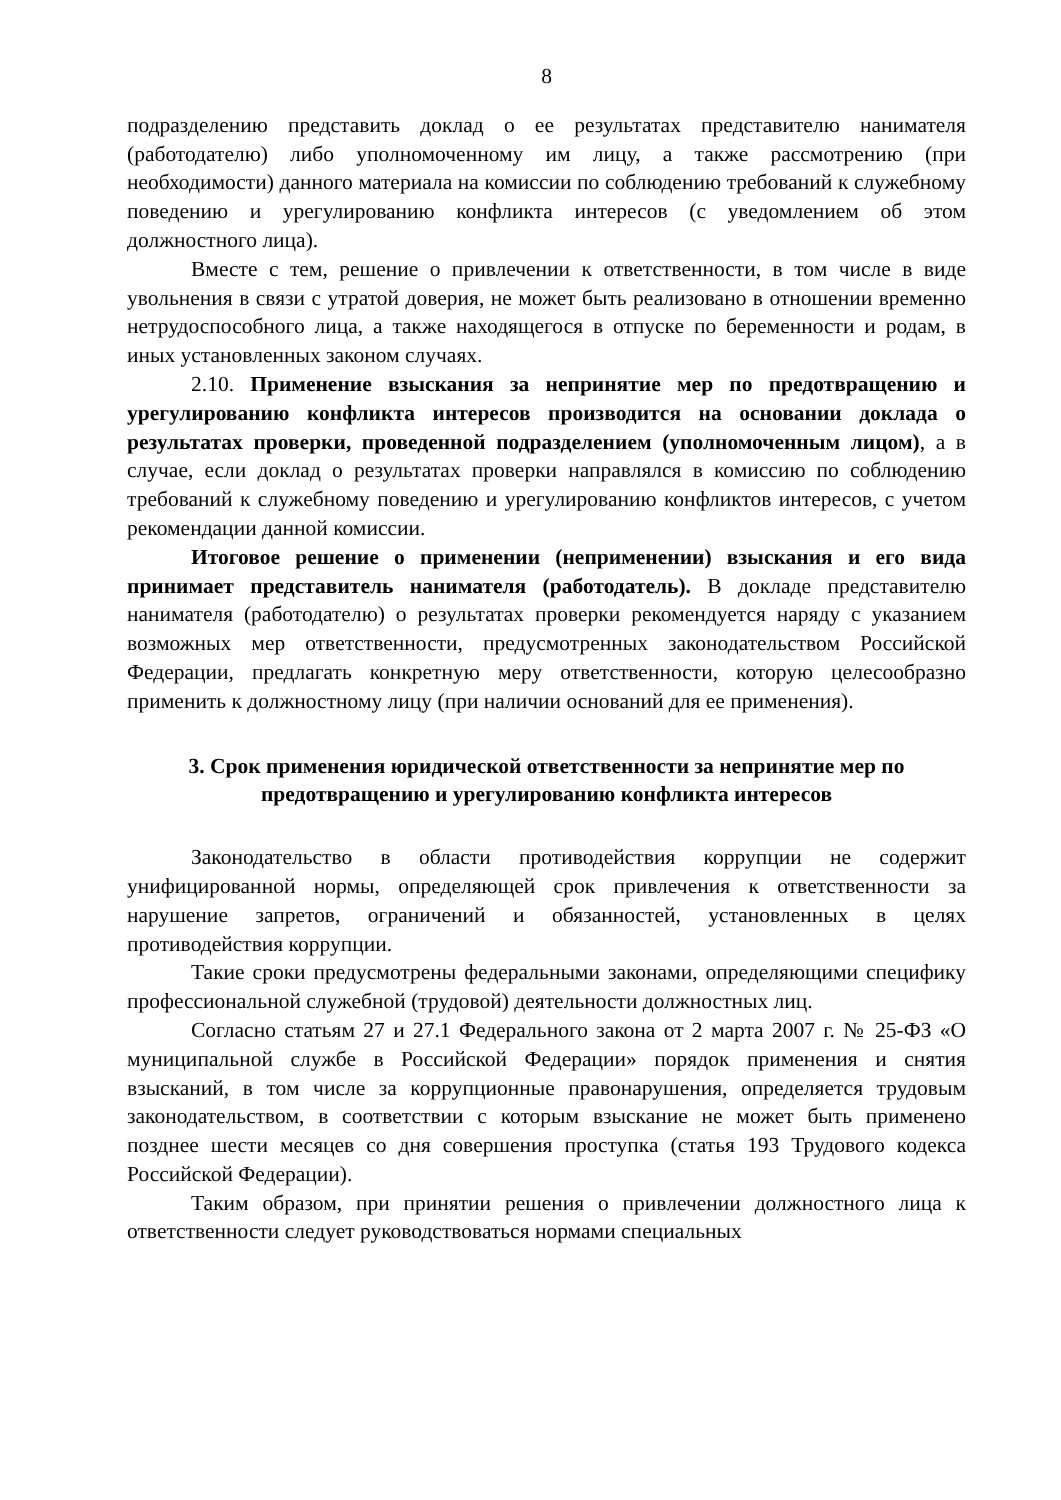8
подразделению представить доклад о ее результатах представителю нанимателя (работодателю) либо уполномоченному им лицу, а также рассмотрению (при необходимости) данного материала на комиссии по соблюдению требований к служебному поведению и урегулированию конфликта интересов (с уведомлением об этом должностного лица).
Вместе с тем, решение о привлечении к ответственности, в том числе в виде увольнения в связи с утратой доверия, не может быть реализовано в отношении временно нетрудоспособного лица, а также находящегося в отпуске по беременности и родам, в иных установленных законом случаях.
2.10. Применение взыскания за непринятие мер по предотвращению и урегулированию конфликта интересов производится на основании доклада о результатах проверки, проведенной подразделением (уполномоченным лицом), а в случае, если доклад о результатах проверки направлялся в комиссию по соблюдению требований к служебному поведению и урегулированию конфликтов интересов, с учетом рекомендации данной комиссии.
Итоговое решение о применении (неприменении) взыскания и его вида принимает представитель нанимателя (работодатель). В докладе представителю нанимателя (работодателю) о результатах проверки рекомендуется наряду с указанием возможных мер ответственности, предусмотренных законодательством Российской Федерации, предлагать конкретную меру ответственности, которую целесообразно применить к должностному лицу (при наличии оснований для ее применения).
3. Срок применения юридической ответственности за непринятие мер по предотвращению и урегулированию конфликта интересов
Законодательство в области противодействия коррупции не содержит унифицированной нормы, определяющей срок привлечения к ответственности за нарушение запретов, ограничений и обязанностей, установленных в целях противодействия коррупции.
Такие сроки предусмотрены федеральными законами, определяющими специфику профессиональной служебной (трудовой) деятельности должностных лиц.
Согласно статьям 27 и 27.1 Федерального закона от 2 марта 2007 г. № 25-ФЗ «О муниципальной службе в Российской Федерации» порядок применения и снятия взысканий, в том числе за коррупционные правонарушения, определяется трудовым законодательством, в соответствии с которым взыскание не может быть применено позднее шести месяцев со дня совершения проступка (статья 193 Трудового кодекса Российской Федерации).
Таким образом, при принятии решения о привлечении должностного лица к ответственности следует руководствоваться нормами специальных